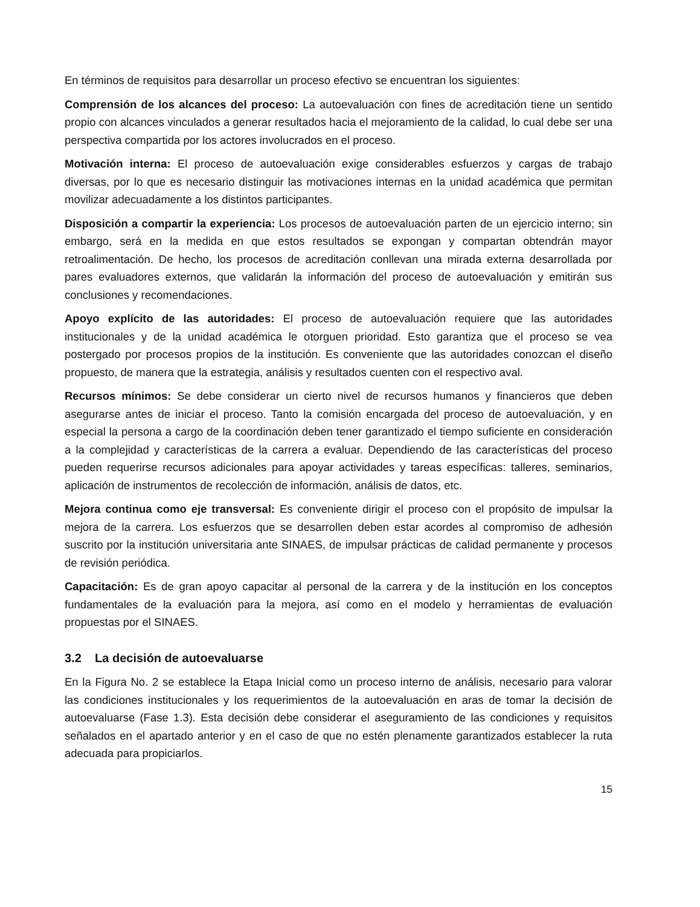En términos de requisitos para desarrollar un proceso efectivo se encuentran los siguientes:
Comprensión de los alcances del proceso: La autoevaluación con fines de acreditación tiene un sentido propio con alcances vinculados a generar resultados hacia el mejoramiento de la calidad, lo cual debe ser una perspectiva compartida por los actores involucrados en el proceso.
Motivación interna: El proceso de autoevaluación exige considerables esfuerzos y cargas de trabajo diversas, por lo que es necesario distinguir las motivaciones internas en la unidad académica que permitan movilizar adecuadamente a los distintos participantes.
Disposición a compartir la experiencia: Los procesos de autoevaluación parten de un ejercicio interno; sin embargo, será en la medida en que estos resultados se expongan y compartan obtendrán mayor retroalimentación. De hecho, los procesos de acreditación conllevan una mirada externa desarrollada por pares evaluadores externos, que validarán la información del proceso de autoevaluación y emitirán sus conclusiones y recomendaciones.
Apoyo explícito de las autoridades: El proceso de autoevaluación requiere que las autoridades institucionales y de la unidad académica le otorguen prioridad. Esto garantiza que el proceso se vea postergado por procesos propios de la institución. Es conveniente que las autoridades conozcan el diseño propuesto, de manera que la estrategia, análisis y resultados cuenten con el respectivo aval.
Recursos mínimos: Se debe considerar un cierto nivel de recursos humanos y financieros que deben asegurarse antes de iniciar el proceso. Tanto la comisión encargada del proceso de autoevaluación, y en especial la persona a cargo de la coordinación deben tener garantizado el tiempo suficiente en consideración a la complejidad y características de la carrera a evaluar. Dependiendo de las características del proceso pueden requerirse recursos adicionales para apoyar actividades y tareas específicas: talleres, seminarios, aplicación de instrumentos de recolección de información, análisis de datos, etc.
Mejora continua como eje transversal: Es conveniente dirigir el proceso con el propósito de impulsar la mejora de la carrera. Los esfuerzos que se desarrollen deben estar acordes al compromiso de adhesión suscrito por la institución universitaria ante SINAES, de impulsar prácticas de calidad permanente y procesos de revisión periódica.
Capacitación: Es de gran apoyo capacitar al personal de la carrera y de la institución en los conceptos fundamentales de la evaluación para la mejora, así como en el modelo y herramientas de evaluación propuestas por el SINAES.
3.2 La decisión de autoevaluarse
En la Figura No. 2 se establece la Etapa Inicial como un proceso interno de análisis, necesario para valorar las condiciones institucionales y los requerimientos de la autoevaluación en aras de tomar la decisión de autoevaluarse (Fase 1.3). Esta decisión debe considerar el aseguramiento de las condiciones y requisitos señalados en el apartado anterior y en el caso de que no estén plenamente garantizados establecer la ruta adecuada para propiciarlos.
15